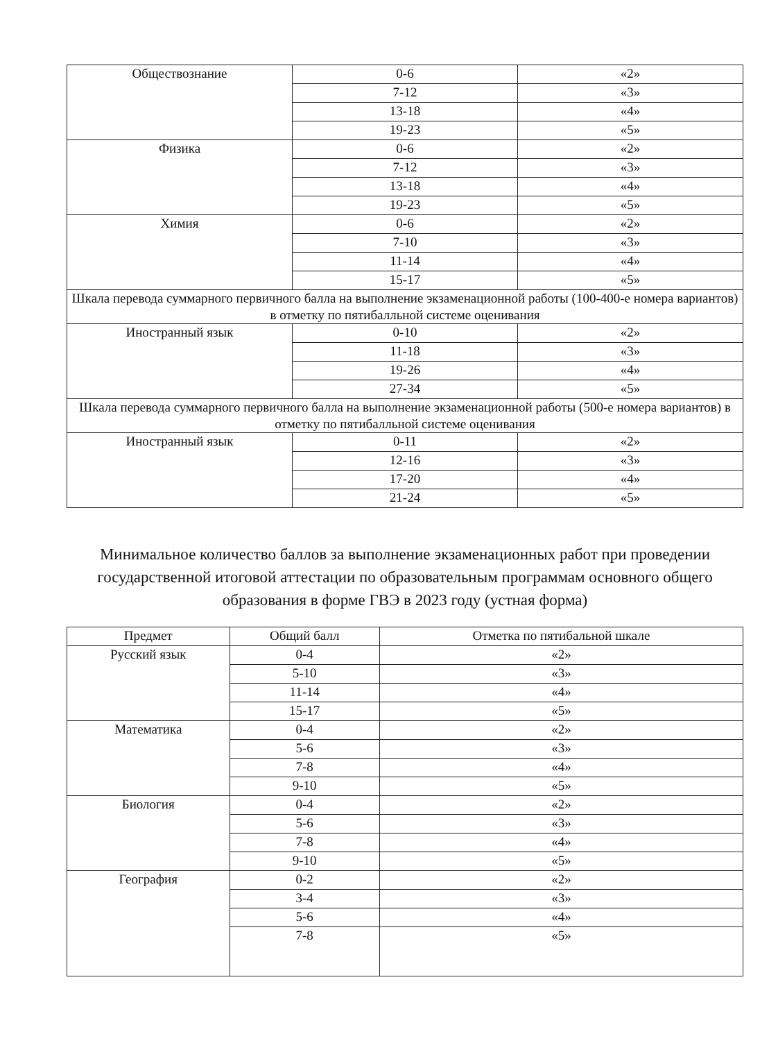| Обществознание | 0-6 | «2» |
| | 7-12 | «3» |
| | 13-18 | «4» |
| | 19-23 | «5» |
| Физика | 0-6 | «2» |
| | 7-12 | «3» |
| | 13-18 | «4» |
| | 19-23 | «5» |
| Химия | 0-6 | «2» |
| | 7-10 | «3» |
| | 11-14 | «4» |
| | 15-17 | «5» |
| Шкала перевода суммарного первичного балла на выполнение экзаменационной работы (100-400-е номера вариантов) в отметку по пятибалльной системе оценивания | | |
| Иностранный язык | 0-10 | «2» |
| | 11-18 | «3» |
| | 19-26 | «4» |
| | 27-34 | «5» |
| Шкала перевода суммарного первичного балла на выполнение экзаменационной работы (500-е номера вариантов) в отметку по пятибалльной системе оценивания | | |
| Иностранный язык | 0-11 | «2» |
| | 12-16 | «3» |
| | 17-20 | «4» |
| | 21-24 | «5» |
Минимальное количество баллов за выполнение экзаменационных работ при проведении государственной итоговой аттестации по образовательным программам основного общего образования в форме ГВЭ в 2023 году (устная форма)
| Предмет | Общий балл | Отметка по пятибальной шкале |
| --- | --- | --- |
| Русский язык | 0-4 | «2» |
| | 5-10 | «3» |
| | 11-14 | «4» |
| | 15-17 | «5» |
| Математика | 0-4 | «2» |
| | 5-6 | «3» |
| | 7-8 | «4» |
| | 9-10 | «5» |
| Биология | 0-4 | «2» |
| | 5-6 | «3» |
| | 7-8 | «4» |
| | 9-10 | «5» |
| География | 0-2 | «2» |
| | 3-4 | «3» |
| | 5-6 | «4» |
| | 7-8 | «5» |